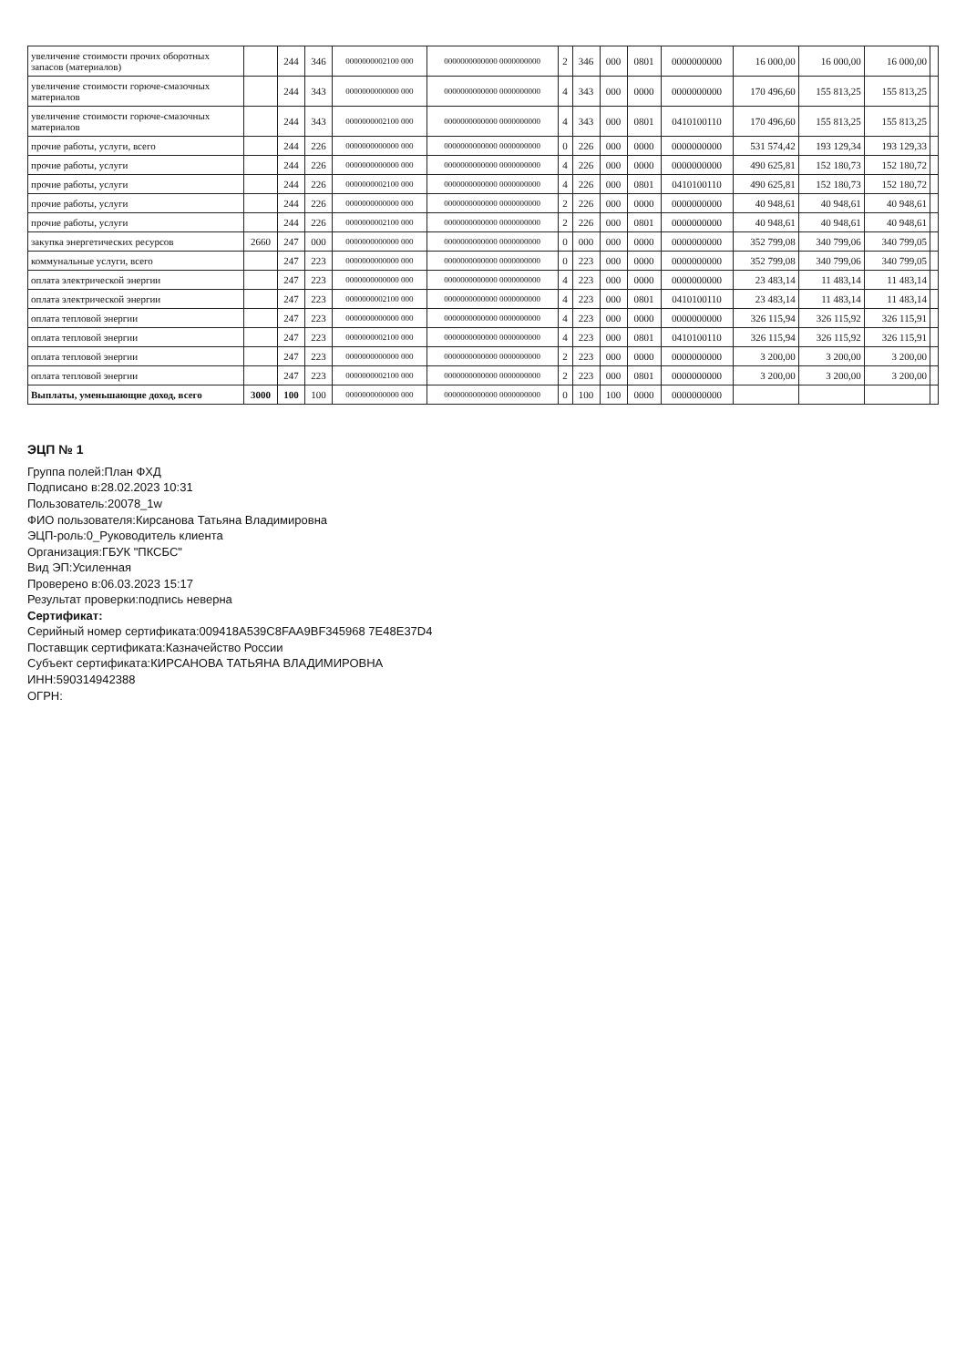| увеличение стоимости прочих оборотных запасов (материалов) | | 244 | 346 | 0000000002100 000 | 0000000000000 0000000000 | 2 | 346 | 000 | 0801 | 0000000000 | 16 000,00 | 16 000,00 | 16 000,00 | |
| увеличение стоимости горюче-смазочных материалов | | 244 | 343 | 0000000000000 000 | 0000000000000 0000000000 | 4 | 343 | 000 | 0000 | 0000000000 | 170 496,60 | 155 813,25 | 155 813,25 | |
| увеличение стоимости горюче-смазочных материалов | | 244 | 343 | 0000000002100 000 | 0000000000000 0000000000 | 4 | 343 | 000 | 0801 | 0410100110 | 170 496,60 | 155 813,25 | 155 813,25 | |
| прочие работы, услуги, всего | | 244 | 226 | 0000000000000 000 | 0000000000000 0000000000 | 0 | 226 | 000 | 0000 | 0000000000 | 531 574,42 | 193 129,34 | 193 129,33 | |
| прочие работы, услуги | | 244 | 226 | 0000000000000 000 | 0000000000000 0000000000 | 4 | 226 | 000 | 0000 | 0000000000 | 490 625,81 | 152 180,73 | 152 180,72 | |
| прочие работы, услуги | | 244 | 226 | 0000000002100 000 | 0000000000000 0000000000 | 4 | 226 | 000 | 0801 | 0410100110 | 490 625,81 | 152 180,73 | 152 180,72 | |
| прочие работы, услуги | | 244 | 226 | 0000000000000 000 | 0000000000000 0000000000 | 2 | 226 | 000 | 0000 | 0000000000 | 40 948,61 | 40 948,61 | 40 948,61 | |
| прочие работы, услуги | | 244 | 226 | 0000000002100 000 | 0000000000000 0000000000 | 2 | 226 | 000 | 0801 | 0000000000 | 40 948,61 | 40 948,61 | 40 948,61 | |
| закупка энергетических ресурсов | 2660 | 247 | 000 | 0000000000000 000 | 0000000000000 0000000000 | 0 | 000 | 000 | 0000 | 0000000000 | 352 799,08 | 340 799,06 | 340 799,05 | |
| коммунальные услуги, всего | | 247 | 223 | 0000000000000 000 | 0000000000000 0000000000 | 0 | 223 | 000 | 0000 | 0000000000 | 352 799,08 | 340 799,06 | 340 799,05 | |
| оплата электрической энергии | | 247 | 223 | 0000000000000 000 | 0000000000000 0000000000 | 4 | 223 | 000 | 0000 | 0000000000 | 23 483,14 | 11 483,14 | 11 483,14 | |
| оплата электрической энергии | | 247 | 223 | 0000000002100 000 | 0000000000000 0000000000 | 4 | 223 | 000 | 0801 | 0410100110 | 23 483,14 | 11 483,14 | 11 483,14 | |
| оплата тепловой энергии | | 247 | 223 | 0000000000000 000 | 0000000000000 0000000000 | 4 | 223 | 000 | 0000 | 0000000000 | 326 115,94 | 326 115,92 | 326 115,91 | |
| оплата тепловой энергии | | 247 | 223 | 0000000002100 000 | 0000000000000 0000000000 | 4 | 223 | 000 | 0801 | 0410100110 | 326 115,94 | 326 115,92 | 326 115,91 | |
| оплата тепловой энергии | | 247 | 223 | 0000000000000 000 | 0000000000000 0000000000 | 2 | 223 | 000 | 0000 | 0000000000 | 3 200,00 | 3 200,00 | 3 200,00 | |
| оплата тепловой энергии | | 247 | 223 | 0000000002100 000 | 0000000000000 0000000000 | 2 | 223 | 000 | 0801 | 0000000000 | 3 200,00 | 3 200,00 | 3 200,00 | |
| Выплаты, уменьшающие доход, всего | 3000 | 100 | 100 | 0000000000000 000 | 0000000000000 0000000000 | 0 | 100 | 100 | 0000 | 0000000000 | | | | |
ЭЦП № 1
Группа полей:План ФХД
Подписано в:28.02.2023 10:31
Пользователь:20078_1w
ФИО пользователя:Кирсанова Татьяна Владимировна
ЭЦП-роль:0_Руководитель клиента
Организация:ГБУК "ПКСБС"
Вид ЭП:Усиленная
Проверено в:06.03.2023 15:17
Результат проверки:подпись неверна
Сертификат:
Серийный номер сертификата:009418A539C8FAA9BF345968 7E48E37D4
Поставщик сертификата:Казначейство России
Субъект сертификата:КИРСАНОВА ТАТЬЯНА ВЛАДИМИРОВНА
ИНН:590314942388
ОГРН: